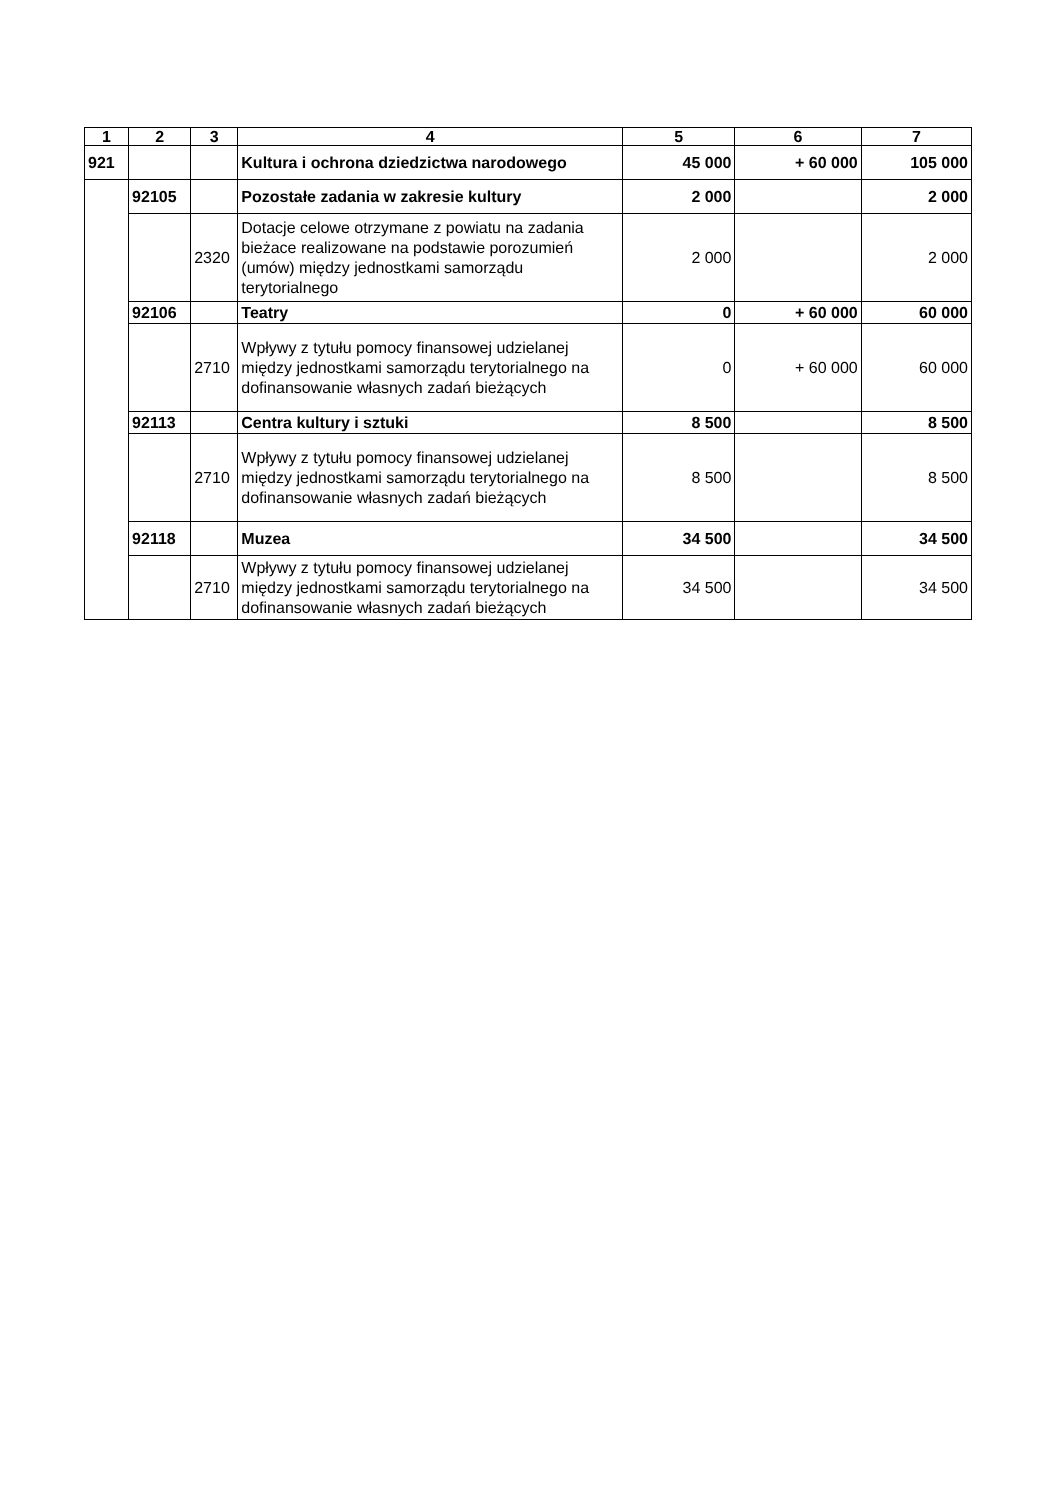| 1 | 2 | 3 | 4 | 5 | 6 | 7 |
| --- | --- | --- | --- | --- | --- | --- |
| 921 | | | Kultura i ochrona dziedzictwa narodowego | 45 000 | + 60 000 | 105 000 |
| | 92105 | | Pozostałe zadania w zakresie kultury | 2 000 | | 2 000 |
| | | 2320 | Dotacje celowe otrzymane z powiatu na zadania bieżace realizowane na podstawie porozumień (umów) między jednostkami samorządu terytorialnego | 2 000 | | 2 000 |
| | 92106 | | Teatry | 0 | + 60 000 | 60 000 |
| | | 2710 | Wpływy z tytułu pomocy finansowej udzielanej między jednostkami samorządu terytorialnego na dofinansowanie własnych zadań bieżących | 0 | + 60 000 | 60 000 |
| | 92113 | | Centra kultury i sztuki | 8 500 | | 8 500 |
| | | 2710 | Wpływy z tytułu pomocy finansowej udzielanej między jednostkami samorządu terytorialnego na dofinansowanie własnych zadań bieżących | 8 500 | | 8 500 |
| | 92118 | | Muzea | 34 500 | | 34 500 |
| | | 2710 | Wpływy z tytułu pomocy finansowej udzielanej między jednostkami samorządu terytorialnego na dofinansowanie własnych zadań bieżących | 34 500 | | 34 500 |